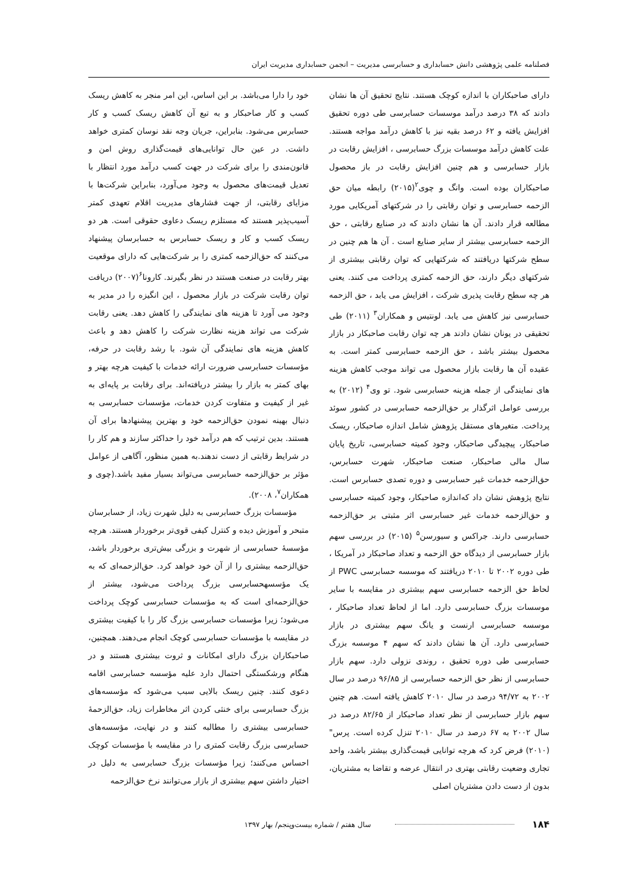فصلنامه علمی پژوهشی دانش حسابداری و حسابرسی مدیریت – انجمن حسابداری مدیریت ایران
دارای صاحبکاران با اندازه کوچک هستند. نتایج تحقیق آن ها نشان دادند که ۳۸ درصد درآمد موسسات حسابرسی طی دوره تحقیق افزایش یافته و ۶۲ درصد بقیه نیز با کاهش درآمد مواجه هستند. علت کاهش درآمد موسسات بزرگ حسابرسی ، افزایش رقابت در بازار حسابرسی و هم چنین افزایش رقابت در باز محصول صاحبکاران بوده است. وانگ و چوی<sup>۲</sup>(۲۰۱۵) رابطه میان حق الزحمه حسابرسی و توان رقابتی را در شرکتهای آمریکایی مورد مطالعه قرار دادند. آن ها نشان دادند که در صنایع رقابتی ، حق الزحمه حسابرسی بیشتر از سایر صنایع است . آن ها هم چنین در سطح شرکتها دریافتند که شرکتهایی که توان رقابتی بیشتری از شرکتهای دیگر دارند، حق الزحمه کمتری پرداخت می کنند. یعنی هر چه سطح رقابت پذیری شرکت ، افزایش می یابد ، حق الزحمه حسابرسی نیز کاهش می یابد. لونتیس و همکاران<sup>۳</sup> (۲۰۱۱) طی تحقیقی در یونان نشان دادند هر چه توان رقابت صاحبکار در بازار محصول بیشتر باشد ، حق الزحمه حسابرسی کمتر است. به عقیده آن ها رقابت بازار محصول می تواند موجب کاهش هزینه های نمایندگی از جمله هزینه حسابرسی شود. تو وی<sup>۴</sup> (۲۰۱۲) به بررسی عوامل اثرگذار بر حق‌الزحمه حسابرسی در کشور سوئد پرداخت. متغیرهای مستقل پژوهش شامل اندازه صاحبکار، ریسک صاحبکار، پیچیدگی صاحبکار، وجود کمیته حسابرسی، تاریخ پایان سال مالی صاحبکار، صنعت صاحبکار، شهرت حسابرس، حق‌الزحمه خدمات غیر حسابرسی و دوره تصدی حسابرس است. نتایج پژوهش نشان داد که‌اندازه صاحبکار، وجود کمیته حسابرسی و حق‌الزحمه خدمات غیر حسابرسی اثر مثبتی بر حق‌الزحمه حسابرسی دارند. جراکس و سیورسن<sup>۵</sup> (۲۰۱۵) در بررسی سهم بازار حسابرسی از دیدگاه حق الزحمه و تعداد صاحبکار در آمریکا ، طی دوره ۲۰۰۲ تا ۲۰۱۰ دریافتند که موسسه حسابرسی PWC از لحاظ حق الزحمه حسابرسی سهم بیشتری در مقایسه با سایر موسسات بزرگ حسابرسی دارد. اما از لحاظ تعداد صاحبکار ، موسسه حسابرسی ارنست و یانگ سهم بیشتری در بازار حسابرسی دارد. آن ها نشان دادند که سهم ۴ موسسه بزرگ حسابرسی طی دوره تحقیق ، روندی نزولی دارد. سهم بازار حسابرسی از نظر حق الزحمه حسابرسی از ۹۶/۸۵ درصد در سال ۲۰۰۲ به ۹۴/۷۲ درصد در سال ۲۰۱۰ کاهش یافته است. هم چنین سهم بازار حسابرسی از نظر تعداد صاحبکار از ۸۲/۶۵ درصد در سال ۲۰۰۲ به ۶۷ درصد در سال ۲۰۱۰ تنزل کرده است. پرس" (۲۰۱۰) فرض کرد که هرچه توانایی قیمت‌گذاری بیشتر باشد، واحد تجاری وضعیت رقابتی بهتری در انتقال عرضه و تقاضا به مشتریان، بدون از دست دادن مشتریان اصلی
خود را دارا می‌باشد. بر این اساس، این امر منجر به کاهش ریسک کسب و کار صاحبکار و به تبع آن کاهش ریسک کسب و کار حسابرس می‌شود. بنابراین، جریان وجه نقد نوسان کمتری خواهد داشت. در عین حال توانایی‌های قیمت‌گذاری روش امن و قانون‌مندی را برای شرکت در جهت کسب درآمد مورد انتظار با تعدیل قیمت‌های محصول به وجود می‌آورد، بنابراین شرکت‌ها با مزایای رقابتی، از جهت فشارهای مدیریت اقلام تعهدی کمتر آسیب‌پذیر هستند که مستلزم ریسک دعاوی حقوقی است. هر دو ریسک کسب و کار و ریسک حسابرس به حسابرسان پیشنهاد می‌کنند که حق‌الزحمه کمتری را بر شرکت‌هایی که دارای موقعیت بهتر رقابت در صنعت هستند در نظر بگیرند. کارونا<sup>۶</sup>(۲۰۰۷) دریافت توان رقابت شرکت در بازار محصول ، این انگیزه را در مدیر به وجود می آورد تا هزینه های نمایندگی را کاهش دهد. یعنی رقابت شرکت می تواند هزینه نظارت شرکت را کاهش دهد و باعث کاهش هزینه های نمایندگی آن شود. با رشد رقابت در حرفه، مؤسسات حسابرسی ضرورت ارائه خدمات با کیفیت هرچه بهتر و بهای کمتر به بازار را بیشتر دریافته‌اند. برای رقابت بر پایه‌ای به غیر از کیفیت و متفاوت کردن خدمات، مؤسسات حسابرسی به دنبال بهینه نمودن حق‌الزحمه خود و بهترین پیشنهادها برای آن هستند. بدین ترتیب که هم درآمد خود را حداکثر سازند و هم کار را در شرایط رقابتی از دست ندهند.به همین منظور، آگاهی از عوامل مؤثر بر حق‌الزحمه حسابرسی می‌تواند بسیار مفید باشد.(چوی و همکاران<sup>۷</sup>، ۲۰۰۸).
مؤسسات بزرگ حسابرسی به دلیل شهرت زیاد، از حسابرسان متبحر و آموزش دیده و کنترل کیفی قوی‌تر برخوردار هستند. هرچه مؤسسهٔ حسابرسی از شهرت و بزرگی بیش‌تری برخوردار باشد، حق‌الزحمه بیشتری را از آن خود خواهد کرد. حق‌الزحمه‌ای که به یک مؤسسهحسابرسی بزرگ پرداخت می‌شود، بیشتر از حق‌الزحمه‌ای است که به مؤسسات حسابرسی کوچک پرداخت می‌شود؛ زیرا مؤسسات حسابرسی بزرگ کار را با کیفیت بیشتری در مقایسه با مؤسسات حسابرسی کوچک انجام می‌دهند. همچنین، صاحبکاران بزرگ دارای امکانات و ثروت بیشتری هستند و در هنگام ورشکستگی احتمال دارد علیه مؤسسه حسابرسی اقامه دعوی کنند. چنین ریسک بالایی سبب می‌شود که مؤسسه‌های بزرگ حسابرسی برای خنثی کردن اثر مخاطرات زیاد، حق‌الزحمهٔ حسابرسی بیشتری را مطالبه کنند و در نهایت، مؤسسه‌های حسابرسی بزرگ رقابت کمتری را در مقایسه با مؤسسات کوچک احساس می‌کنند؛ زیرا مؤسسات بزرگ حسابرسی به دلیل در اختیار داشتن سهم بیشتری از بازار می‌توانند نرخ حق‌الزحمه
۱۸۴ سال هفتم / شماره بیست‌وپنجم/ بهار ۱۳۹۷